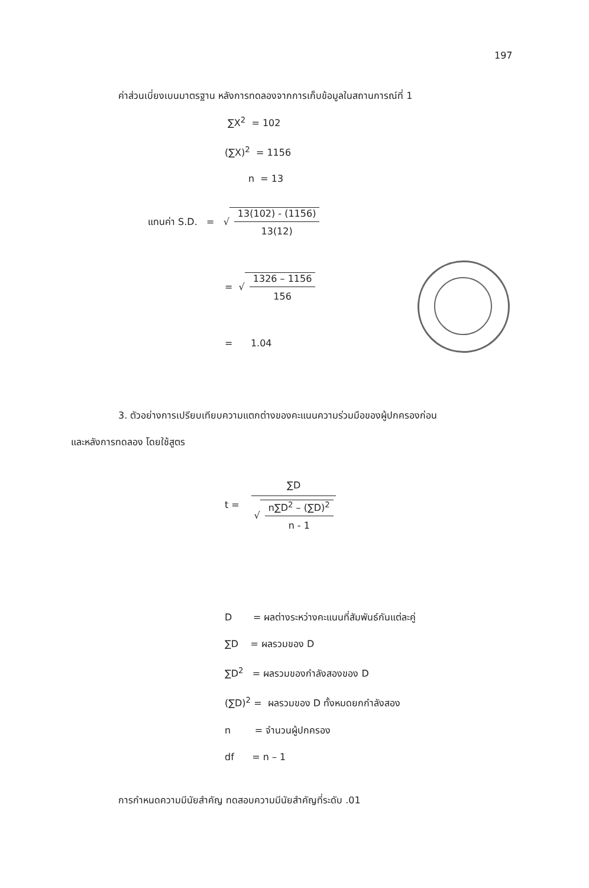197
ค่าส่วนเบี่ยงเบนมาตรฐาน หลังการทดลองจากการเก็บข้อมูลในสถานการณ์ที่ 1
∑X<sup>2</sup> = 102
(∑X)<sup>2</sup> = 1156
n = 13
แทนค่า S.D. = √
13(102) - (1156)
13(12)
= √
1326 – 1156
156
= 1.04
3. ตัวอย่างการเปรียบเทียบความแตกต่างของคะแนนความร่วมมือของผู้ปกครองก่อน
และหลังการทดลอง โดยใช้สูตร
t =
∑D
√
n∑D<sup>2</sup> – (∑D)<sup>2</sup>
n - 1
D = ผลต่างระหว่างคะแนนที่สัมพันธ์กันแต่ละคู่
∑D = ผลรวมของ D
∑D<sup>2</sup> = ผลรวมของกำลังสองของ D
(∑D)<sup>2</sup> = ผลรวมของ D ทั้งหมดยกกำลังสอง
n = จำนวนผู้ปกครอง
df = n – 1
การกำหนดความมีนัยสำคัญ ทดสอบความมีนัยสำคัญที่ระดับ .01